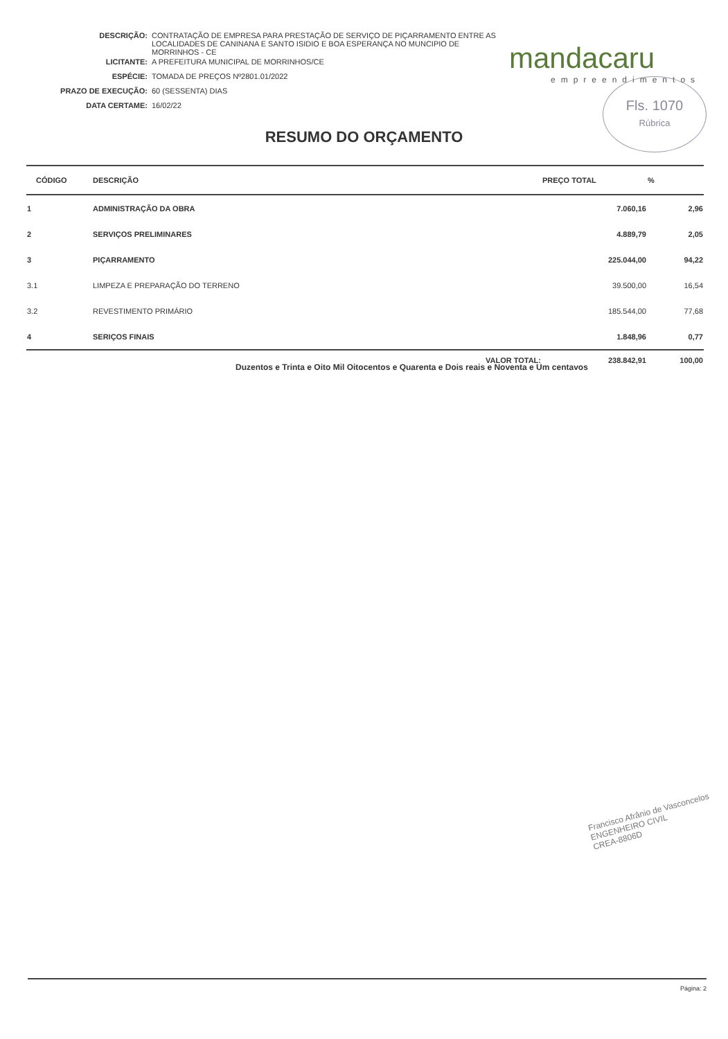| DESCRIÇÃO: | CONTRATAÇÃO DE EMPRESA PARA PRESTAÇÃO DE SERVIÇO DE PIÇARRAMENTO ENTRE AS LOCALIDADES DE CANINANA E SANTO ISIDIO E BOA ESPERANÇA NO MUNCIPIO DE MORRINHOS - CE |
| LICITANTE: | A PREFEITURA MUNICIPAL DE MORRINHOS/CE |
| ESPÉCIE: | TOMADA DE PREÇOS Nº2801.01/2022 |
| PRAZO DE EXECUÇÃO: | 60 (SESSENTA) DIAS |
| DATA CERTAME: | 16/02/22 |
mandacaru
empreendimentos
Fls. 1070
Rúbrica
RESUMO DO ORÇAMENTO
| CÓDIGO | DESCRIÇÃO | PREÇO TOTAL | % |
| --- | --- | --- | --- |
| 1 | ADMINISTRAÇÃO DA OBRA | 7.060,16 | 2,96 |
| 2 | SERVIÇOS PRELIMINARES | 4.889,79 | 2,05 |
| 3 | PIÇARRAMENTO | 225.044,00 | 94,22 |
| 3.1 | LIMPEZA E PREPARAÇÃO DO TERRENO | 39.500,00 | 16,54 |
| 3.2 | REVESTIMENTO PRIMÁRIO | 185.544,00 | 77,68 |
| 4 | SERIÇOS FINAIS | 1.848,96 | 0,77 |
| | VALOR TOTAL: | 238.842,91 | 100,00 |
Duzentos e Trinta e Oito Mil Oitocentos e Quarenta e Dois reais e Noventa e Um centavos
Francisco Afrânio de Vasconcelos
ENGENHEIRO CIVIL
CREA-8806D
Página: 2